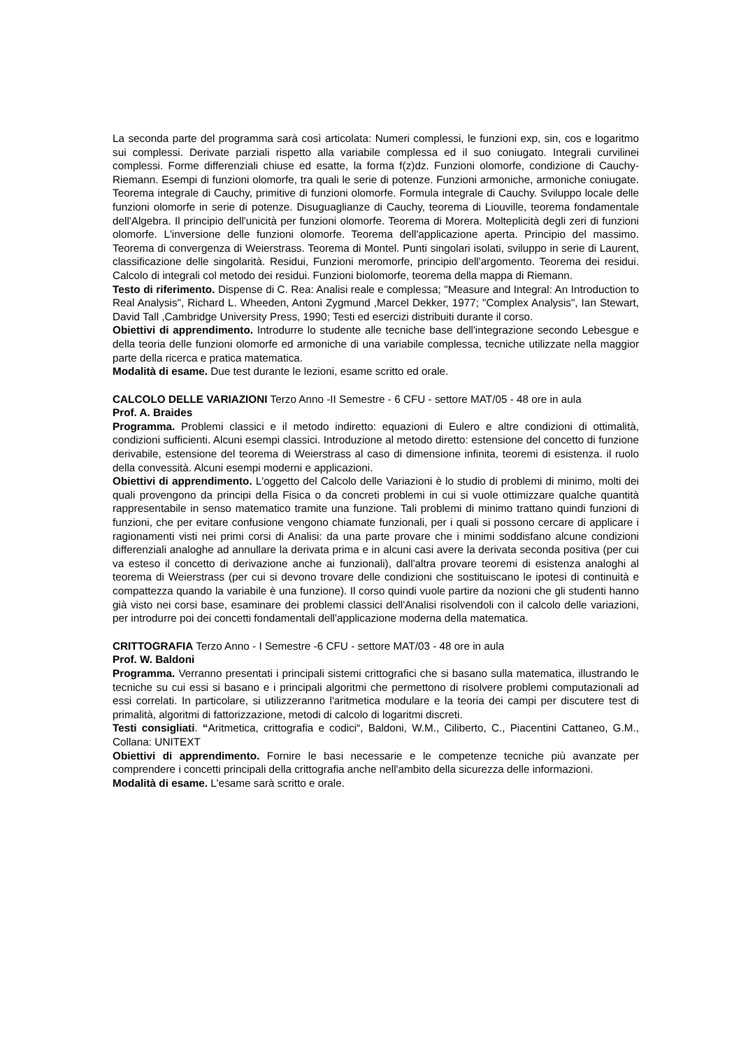La seconda parte del programma sarà così articolata: Numeri complessi, le funzioni exp, sin, cos e logaritmo sui complessi. Derivate parziali rispetto alla variabile complessa ed il suo coniugato. Integrali curvilinei complessi. Forme differenziali chiuse ed esatte, la forma f(z)dz. Funzioni olomorfe, condizione di Cauchy-Riemann. Esempi di funzioni olomorfe, tra quali le serie di potenze. Funzioni armoniche, armoniche coniugate. Teorema integrale di Cauchy, primitive di funzioni olomorfe. Formula integrale di Cauchy. Sviluppo locale delle funzioni olomorfe in serie di potenze. Disuguaglianze di Cauchy, teorema di Liouville, teorema fondamentale dell'Algebra. Il principio dell'unicità per funzioni olomorfe. Teorema di Morera. Molteplicità degli zeri di funzioni olomorfe. L'inversione delle funzioni olomorfe. Teorema dell'applicazione aperta. Principio del massimo. Teorema di convergenza di Weierstrass. Teorema di Montel. Punti singolari isolati, sviluppo in serie di Laurent, classificazione delle singolarità. Residui, Funzioni meromorfe, principio dell'argomento. Teorema dei residui. Calcolo di integrali col metodo dei residui. Funzioni biolomorfe, teorema della mappa di Riemann.
Testo di riferimento. Dispense di C. Rea: Analisi reale e complessa; "Measure and Integral: An Introduction to Real Analysis", Richard L. Wheeden, Antoni Zygmund ,Marcel Dekker, 1977; "Complex Analysis", Ian Stewart, David Tall ,Cambridge University Press, 1990; Testi ed esercizi distribuiti durante il corso.
Obiettivi di apprendimento. Introdurre lo studente alle tecniche base dell'integrazione secondo Lebesgue e della teoria delle funzioni olomorfe ed armoniche di una variabile complessa, tecniche utilizzate nella maggior parte della ricerca e pratica matematica.
Modalità di esame. Due test durante le lezioni, esame scritto ed orale.
CALCOLO DELLE VARIAZIONI Terzo Anno -II Semestre - 6 CFU - settore MAT/05 - 48 ore in aula
Prof. A. Braides
Programma. Problemi classici e il metodo indiretto: equazioni di Eulero e altre condizioni di ottimalità, condizioni sufficienti. Alcuni esempi classici. Introduzione al metodo diretto: estensione del concetto di funzione derivabile, estensione del teorema di Weierstrass al caso di dimensione infinita, teoremi di esistenza. il ruolo della convessità. Alcuni esempi moderni e applicazioni.
Obiettivi di apprendimento. L'oggetto del Calcolo delle Variazioni è lo studio di problemi di minimo, molti dei quali provengono da principi della Fisica o da concreti problemi in cui si vuole ottimizzare qualche quantità rappresentabile in senso matematico tramite una funzione. Tali problemi di minimo trattano quindi funzioni di funzioni, che per evitare confusione vengono chiamate funzionali, per i quali si possono cercare di applicare i ragionamenti visti nei primi corsi di Analisi: da una parte provare che i minimi soddisfano alcune condizioni differenziali analoghe ad annullare la derivata prima e in alcuni casi avere la derivata seconda positiva (per cui va esteso il concetto di derivazione anche ai funzionali), dall'altra provare teoremi di esistenza analoghi al teorema di Weierstrass (per cui si devono trovare delle condizioni che sostituiscano le ipotesi di continuità e compattezza quando la variabile è una funzione). Il corso quindi vuole partire da nozioni che gli studenti hanno già visto nei corsi base, esaminare dei problemi classici dell'Analisi risolvendoli con il calcolo delle variazioni, per introdurre poi dei concetti fondamentali dell'applicazione moderna della matematica.
CRITTOGRAFIA Terzo Anno - I Semestre -6 CFU - settore MAT/03 - 48 ore in aula
Prof. W. Baldoni
Programma. Verranno presentati i principali sistemi crittografici che si basano sulla matematica, illustrando le tecniche su cui essi si basano e i principali algoritmi che permettono di risolvere problemi computazionali ad essi correlati. In particolare, si utilizzeranno l'aritmetica modulare e la teoria dei campi per discutere test di primalità, algoritmi di fattorizzazione, metodi di calcolo di logaritmi discreti.
Testi consigliati. “Aritmetica, crittografia e codici“, Baldoni, W.M., Ciliberto, C., Piacentini Cattaneo, G.M., Collana: UNITEXT
Obiettivi di apprendimento. Fornire le basi necessarie e le competenze tecniche più avanzate per comprendere i concetti principali della crittografia anche nell'ambito della sicurezza delle informazioni.
Modalità di esame. L'esame sarà scritto e orale.